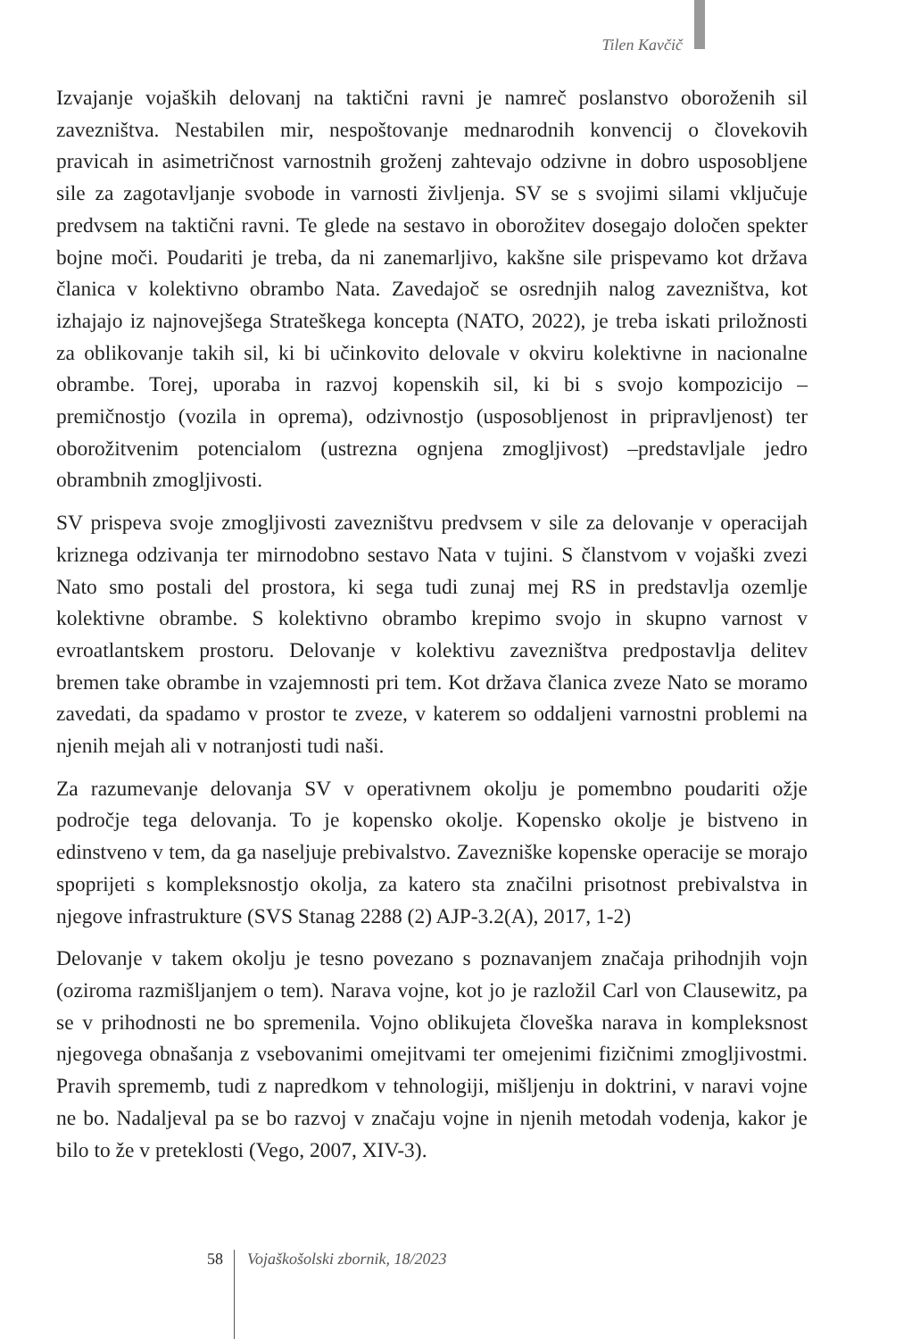Tilen Kavčič
Izvajanje vojaških delovanj na taktični ravni je namreč poslanstvo oboroženih sil zavezništva. Nestabilen mir, nespoštovanje mednarodnih konvencij o človekovih pravicah in asimetričnost varnostnih groženj zahtevajo odzivne in dobro usposobljene sile za zagotavljanje svobode in varnosti življenja. SV se s svojimi silami vključuje predvsem na taktični ravni. Te glede na sestavo in oborožitev dosegajo določen spekter bojne moči. Poudariti je treba, da ni zanemarljivo, kakšne sile prispevamo kot država članica v kolektivno obrambo Nata. Zavedajoč se osrednjih nalog zavezništva, kot izhajajo iz najnovejšega Strateškega koncepta (NATO, 2022), je treba iskati priložnosti za oblikovanje takih sil, ki bi učinkovito delovale v okviru kolektivne in nacionalne obrambe. Torej, uporaba in razvoj kopenskih sil, ki bi s svojo kompozicijo – premičnostjo (vozila in oprema), odzivnostjo (usposobljenost in pripravljenost) ter oborožitvenim potencialom (ustrezna ognjena zmogljivost) –predstavljale jedro obrambnih zmogljivosti.
SV prispeva svoje zmogljivosti zavezništvu predvsem v sile za delovanje v operacijah kriznega odzivanja ter mirnodobno sestavo Nata v tujini. S članstvom v vojaški zvezi Nato smo postali del prostora, ki sega tudi zunaj mej RS in predstavlja ozemlje kolektivne obrambe. S kolektivno obrambo krepimo svojo in skupno varnost v evroatlantskem prostoru. Delovanje v kolektivu zavezništva predpostavlja delitev bremen take obrambe in vzajemnosti pri tem. Kot država članica zveze Nato se moramo zavedati, da spadamo v prostor te zveze, v katerem so oddaljeni varnostni problemi na njenih mejah ali v notranjosti tudi naši.
Za razumevanje delovanja SV v operativnem okolju je pomembno poudariti ožje področje tega delovanja. To je kopensko okolje. Kopensko okolje je bistveno in edinstveno v tem, da ga naseljuje prebivalstvo. Zavezniške kopenske operacije se morajo spoprijeti s kompleksnostjo okolja, za katero sta značilni prisotnost prebivalstva in njegove infrastrukture (SVS Stanag 2288 (2) AJP-3.2(A), 2017, 1-2)
Delovanje v takem okolju je tesno povezano s poznavanjem značaja prihodnjih vojn (oziroma razmišljanjem o tem). Narava vojne, kot jo je razložil Carl von Clausewitz, pa se v prihodnosti ne bo spremenila. Vojno oblikujeta človeška narava in kompleksnost njegovega obnašanja z vsebovanimi omejitvami ter omejenimi fizičnimi zmogljivostmi. Pravih sprememb, tudi z napredkom v tehnologiji, mišljenju in doktrini, v naravi vojne ne bo. Nadaljeval pa se bo razvoj v značaju vojne in njenih metodah vodenja, kakor je bilo to že v preteklosti (Vego, 2007, XIV-3).
58
Vojaškošolski zbornik, 18/2023